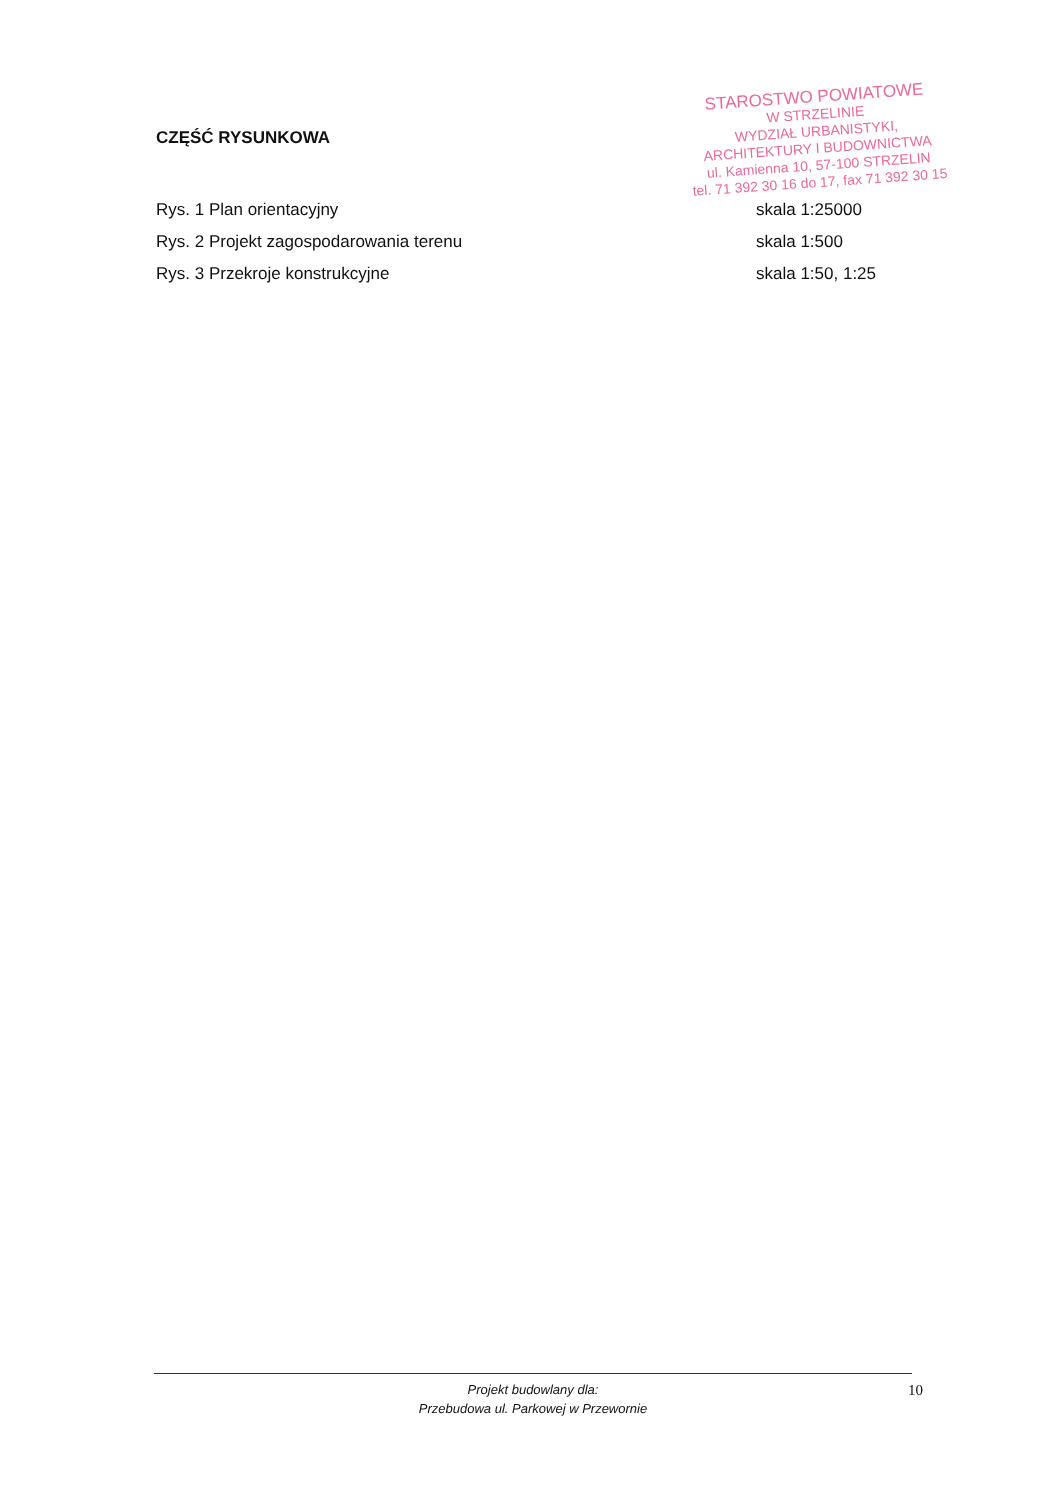STAROSTWO POWIATOWE
W STRZELINIE
WYDZIAŁ URBANISTYKI,
ARCHITEKTURY I BUDOWNICTWA
ul. Kamienna 10, 57-100 STRZELIN
tel. 71 392 30 16 do 17, fax 71 392 30 15
CZĘŚĆ RYSUNKOWA
Rys. 1 Plan orientacyjny skala 1:25000
Rys. 2 Projekt zagospodarowania terenu skala 1:500
Rys. 3 Przekroje konstrukcyjne skala 1:50, 1:25
Projekt budowlany dla:
Przebudowa ul. Parkowej w Przewornie
10